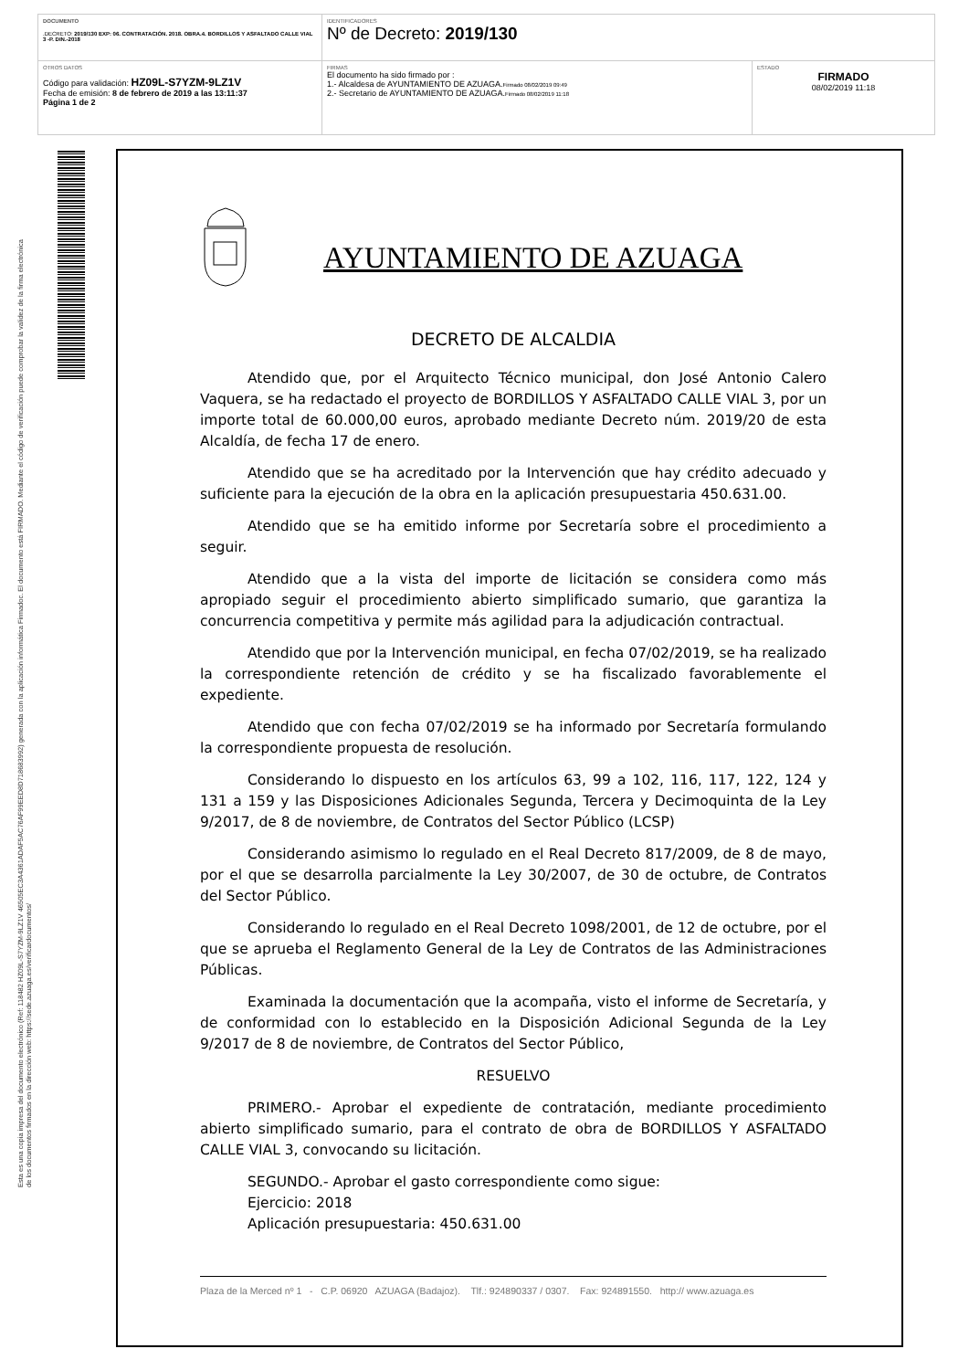| DOCUMENTO .DECRETO: 2019/130 EXP: 06. CONTRATACIÓN. 2018. OBRA.4. BORDILLOS Y ASFALTADO CALLE VIAL 3 -P. DIN.-2018 | IDENTIFICADORES Nº de Decreto: 2019/130 | |
| OTROS DATOS Código para validación: HZ09L-S7YZM-9LZ1V Fecha de emisión: 8 de febrero de 2019 a las 13:11:37 Página 1 de 2 | FIRMAS El documento ha sido firmado por : 1.- Alcaldesa de AYUNTAMIENTO DE AZUAGA. Firmado 08/02/2019 09:49 2.- Secretario de AYUNTAMIENTO DE AZUAGA. Firmado 08/02/2019 11:18 | ESTADO FIRMADO 08/02/2019 11:18 |
Esta es una copia impresa del documento electrónico (Ref: 118482 HZ09L-S7YZM-9LZ1V 46505EC3A4361ADAF5AC76AF99EED8D718683992) generada con la aplicación informática Firmadoc. El documento está FIRMADO. Mediante el código de verificación puede comprobar la validez de la firma electrónica de los documentos firmados en la dirección web: https://sede.azuaga.es/verificardocumentos/
AYUNTAMIENTO DE AZUAGA
DECRETO DE ALCALDIA
Atendido que, por el Arquitecto Técnico municipal, don José Antonio Calero Vaquera, se ha redactado el proyecto de BORDILLOS Y ASFALTADO CALLE VIAL 3, por un importe total de 60.000,00 euros, aprobado mediante Decreto núm. 2019/20 de esta Alcaldía, de fecha 17 de enero.
Atendido que se ha acreditado por la Intervención que hay crédito adecuado y suficiente para la ejecución de la obra en la aplicación presupuestaria 450.631.00.
Atendido que se ha emitido informe por Secretaría sobre el procedimiento a seguir.
Atendido que a la vista del importe de licitación se considera como más apropiado seguir el procedimiento abierto simplificado sumario, que garantiza la concurrencia competitiva y permite más agilidad para la adjudicación contractual.
Atendido que por la Intervención municipal, en fecha 07/02/2019, se ha realizado la correspondiente retención de crédito y se ha fiscalizado favorablemente el expediente.
Atendido que con fecha 07/02/2019 se ha informado por Secretaría formulando la correspondiente propuesta de resolución.
Considerando lo dispuesto en los artículos 63, 99 a 102, 116, 117, 122, 124 y 131 a 159 y las Disposiciones Adicionales Segunda, Tercera y Decimoquinta de la Ley 9/2017, de 8 de noviembre, de Contratos del Sector Público (LCSP)
Considerando asimismo lo regulado en el Real Decreto 817/2009, de 8 de mayo, por el que se desarrolla parcialmente la Ley 30/2007, de 30 de octubre, de Contratos del Sector Público.
Considerando lo regulado en el Real Decreto 1098/2001, de 12 de octubre, por el que se aprueba el Reglamento General de la Ley de Contratos de las Administraciones Públicas.
Examinada la documentación que la acompaña, visto el informe de Secretaría, y de conformidad con lo establecido en la Disposición Adicional Segunda de la Ley 9/2017 de 8 de noviembre, de Contratos del Sector Público,
RESUELVO
PRIMERO.- Aprobar el expediente de contratación, mediante procedimiento abierto simplificado sumario, para el contrato de obra de BORDILLOS Y ASFALTADO CALLE VIAL 3, convocando su licitación.
SEGUNDO.- Aprobar el gasto correspondiente como sigue:
Ejercicio: 2018
Aplicación presupuestaria: 450.631.00
Plaza de la Merced nº 1 - C.P. 06920 AZUAGA (Badajoz). Tlf.: 924890337 / 0307. Fax: 924891550. http:// www.azuaga.es